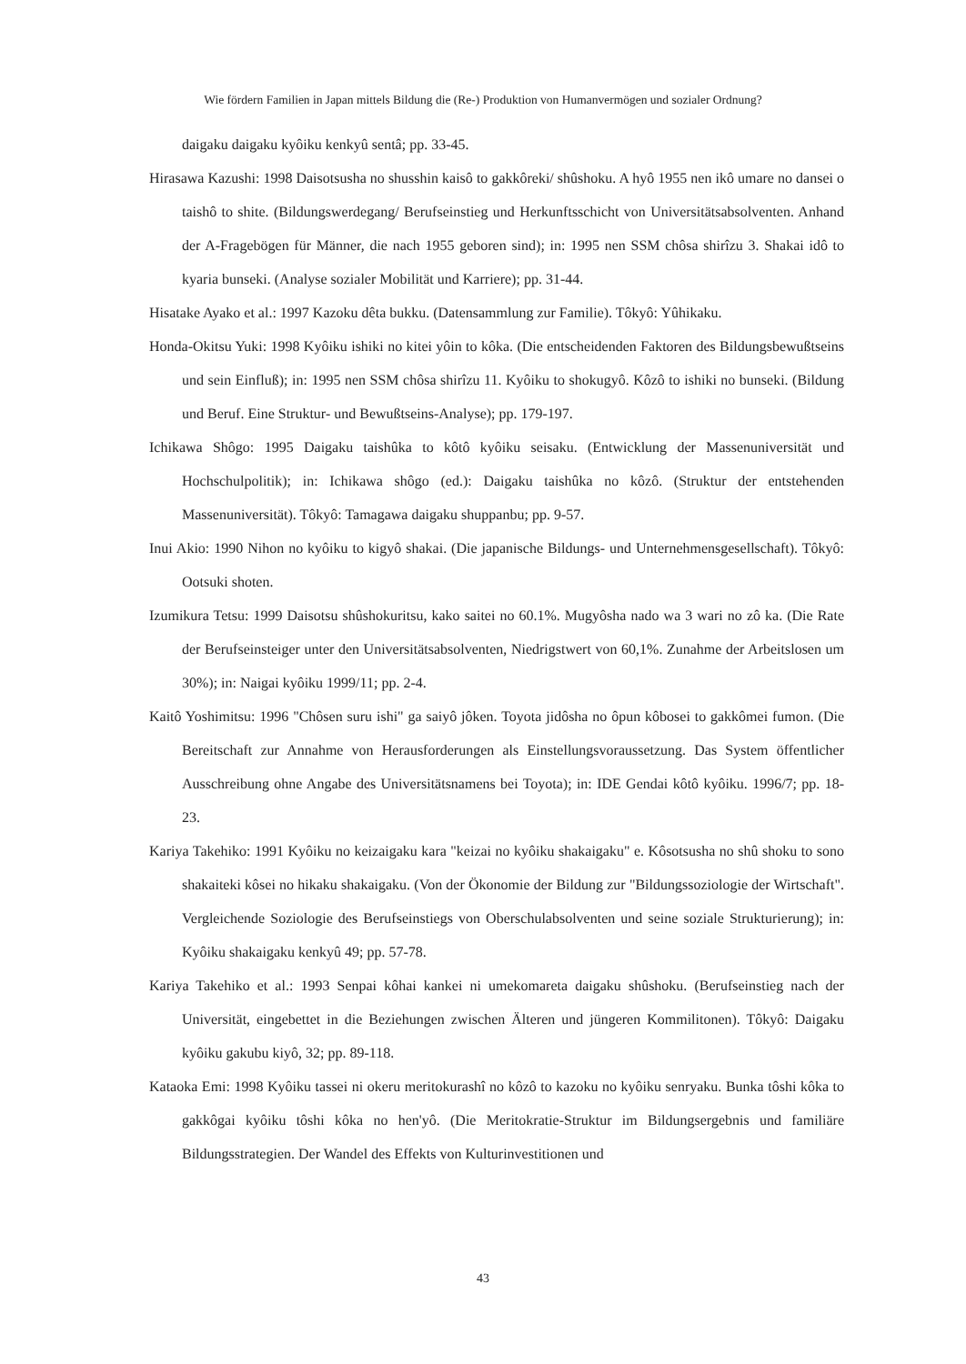Wie fördern Familien in Japan mittels Bildung die (Re-) Produktion von Humanvermögen und sozialer Ordnung?
daigaku daigaku kyôiku kenkyû sentâ; pp. 33-45.
Hirasawa Kazushi: 1998 Daisotsusha no shusshin kaisô to gakkôreki/ shûshoku. A hyô 1955 nen ikô umare no dansei o taishô to shite. (Bildungswerdegang/ Berufseinstieg und Herkunftsschicht von Universitätsabsolventen. Anhand der A-Fragebögen für Männer, die nach 1955 geboren sind); in: 1995 nen SSM chôsa shirîzu 3. Shakai idô to kyaria bunseki. (Analyse sozialer Mobilität und Karriere); pp. 31-44.
Hisatake Ayako et al.: 1997 Kazoku dêta bukku. (Datensammlung zur Familie). Tôkyô: Yûhikaku.
Honda-Okitsu Yuki: 1998 Kyôiku ishiki no kitei yôin to kôka. (Die entscheidenden Faktoren des Bildungsbewußtseins und sein Einfluß); in: 1995 nen SSM chôsa shirîzu 11. Kyôiku to shokugyô. Kôzô to ishiki no bunseki. (Bildung und Beruf. Eine Struktur- und Bewußtseins-Analyse); pp. 179-197.
Ichikawa Shôgo: 1995 Daigaku taishûka to kôtô kyôiku seisaku. (Entwicklung der Massenuniversität und Hochschulpolitik); in: Ichikawa shôgo (ed.): Daigaku taishûka no kôzô. (Struktur der entstehenden Massenuniversität). Tôkyô: Tamagawa daigaku shuppanbu; pp. 9-57.
Inui Akio: 1990 Nihon no kyôiku to kigyô shakai. (Die japanische Bildungs- und Unternehmensgesellschaft). Tôkyô: Ootsuki shoten.
Izumikura Tetsu: 1999 Daisotsu shûshokuritsu, kako saitei no 60.1%. Mugyôsha nado wa 3 wari no zô ka. (Die Rate der Berufseinsteiger unter den Universitätsabsolventen, Niedrigstwert von 60,1%. Zunahme der Arbeitslosen um 30%); in: Naigai kyôiku 1999/11; pp. 2-4.
Kaitô Yoshimitsu: 1996 "Chôsen suru ishi" ga saiyô jôken. Toyota jidôsha no ôpun kôbosei to gakkômei fumon. (Die Bereitschaft zur Annahme von Herausforderungen als Einstellungsvoraussetzung. Das System öffentlicher Ausschreibung ohne Angabe des Universitätsnamens bei Toyota); in: IDE Gendai kôtô kyôiku. 1996/7; pp. 18-23.
Kariya Takehiko: 1991 Kyôiku no keizaigaku kara "keizai no kyôiku shakaigaku" e. Kôsotsusha no shû shoku to sono shakaiteki kôsei no hikaku shakaigaku. (Von der Ökonomie der Bildung zur "Bildungssoziologie der Wirtschaft". Vergleichende Soziologie des Berufseinstiegs von Oberschulabsolventen und seine soziale Strukturierung); in: Kyôiku shakaigaku kenkyû 49; pp. 57-78.
Kariya Takehiko et al.: 1993 Senpai kôhai kankei ni umekomareta daigaku shûshoku. (Berufseinstieg nach der Universität, eingebettet in die Beziehungen zwischen Älteren und jüngeren Kommilitonen). Tôkyô: Daigaku kyôiku gakubu kiyô, 32; pp. 89-118.
Kataoka Emi: 1998 Kyôiku tassei ni okeru meritokurashî no kôzô to kazoku no kyôiku senryaku. Bunka tôshi kôka to gakkôgai kyôiku tôshi kôka no hen'yô. (Die Meritokratie-Struktur im Bildungsergebnis und familiäre Bildungsstrategien. Der Wandel des Effekts von Kulturinvestitionen und
43